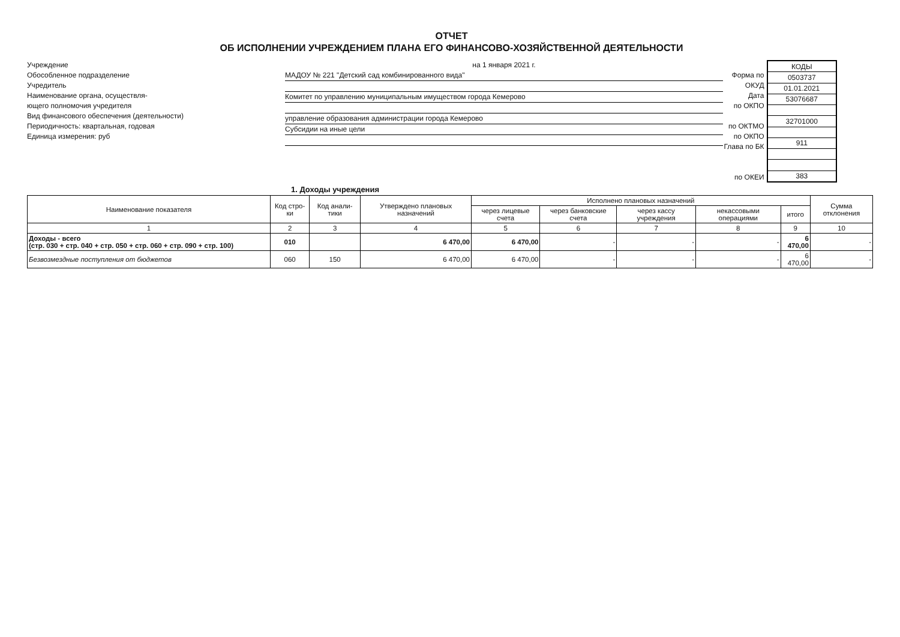ОТЧЕТ
ОБ ИСПОЛНЕНИИ УЧРЕЖДЕНИЕМ ПЛАНА ЕГО ФИНАНСОВО-ХОЗЯЙСТВЕННОЙ ДЕЯТЕЛЬНОСТИ
Учреждение
Обособленное подразделение
Учредитель
Наименование органа, осуществля-
ющего полномочия учредителя
Вид финансового обеспечения (деятельности)
Периодичность: квартальная, годовая
Единица измерения: руб
на 1 января 2021 г.
МАДОУ № 221 "Детский сад комбинированного вида"
Комитет по управлению муниципальным имуществом города Кемерово
управление образования администрации города Кемерово
Субсидии на иные цели
Форма по ОКУД
Дата
по ОКПО
по ОКТМО
по ОКПО
Глава по БК
по ОКЕИ
| КОДЫ |
| 0503737 |
| 01.01.2021 |
| 53076687 |
| 32701000 |
| 911 |
| 383 |
1. Доходы учреждения
| Наименование показателя | Код стро-ки | Код анали-тики | Утверждено плановых назначений | Исполнено плановых назначений | | | | | Сумма отклонения |
| --- | --- | --- | --- | --- | --- | --- | --- | --- | --- |
| | | | | через лицевые счета | через банковские счета | через кассу учреждения | некассовыми операциями | итого | |
| 1 | 2 | 3 | 4 | 5 | 6 | 7 | 8 | 9 | 10 |
| Доходы - всего (стр. 030 + стр. 040 + стр. 050 + стр. 060 + стр. 090 + стр. 100) | 010 | | 6 470,00 | 6 470,00 | - | - | - | 6 470,00 | - |
| Безвозмездные поступления от бюджетов | 060 | 150 | 6 470,00 | 6 470,00 | - | - | - | 6 470,00 | - |